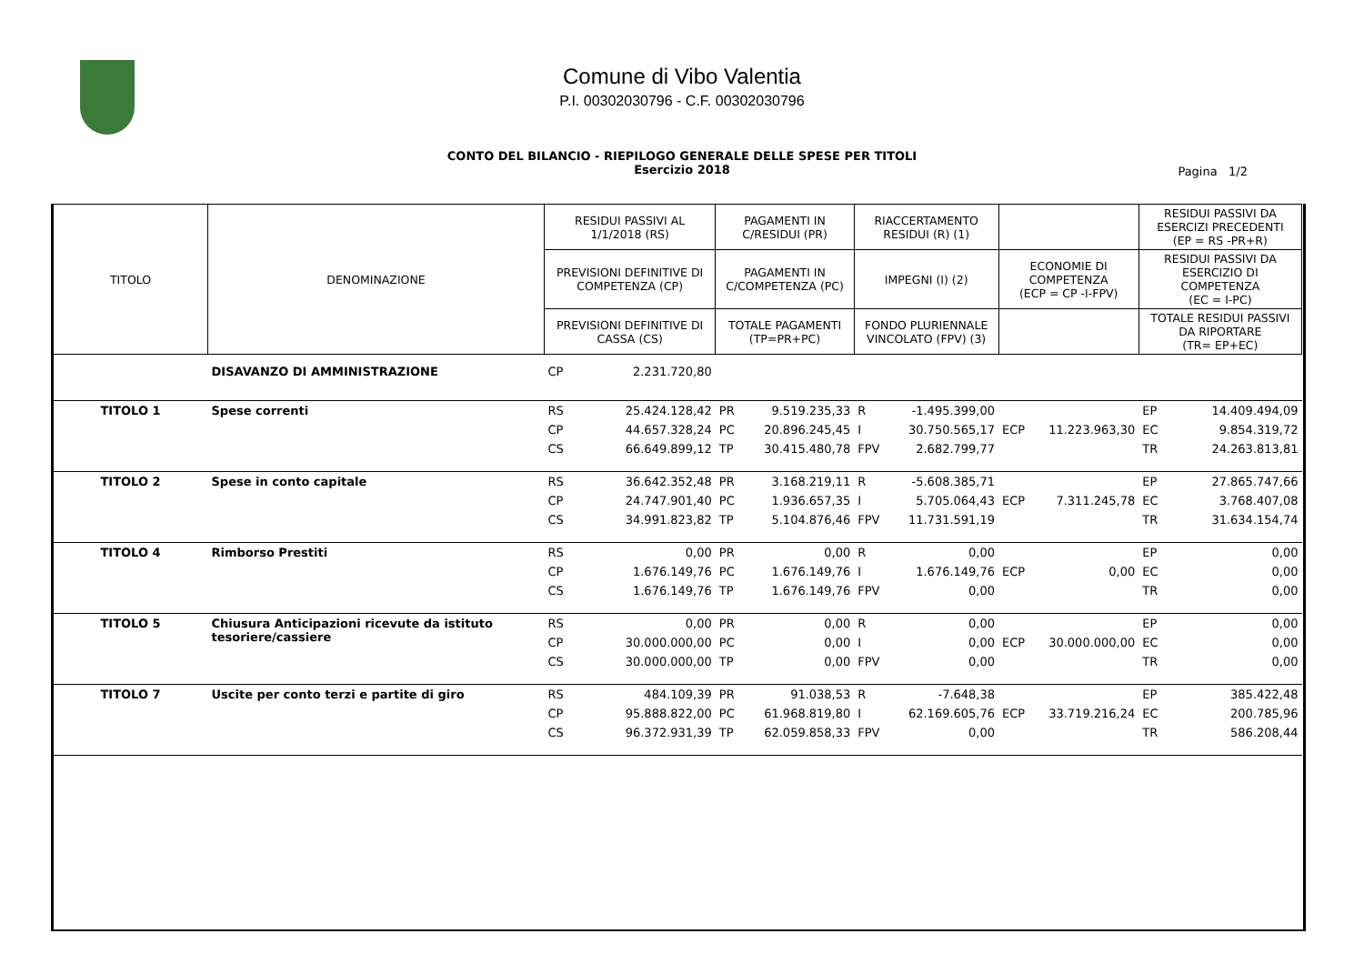Comune di Vibo Valentia
P.I. 00302030796 - C.F. 00302030796
CONTO DEL BILANCIO - RIEPILOGO GENERALE DELLE SPESE PER TITOLI
Esercizio 2018
Pagina 1/2
| TITOLO | DENOMINAZIONE | RESIDUI PASSIVI AL 1/1/2018 (RS) | | PAGAMENTI IN C/RESIDUI (PR) | | RIACCERTAMENTO RESIDUI (R) (1) | | | | RESIDUI PASSIVI DA ESERCIZI PRECEDENTI (EP = RS -PR+R) | |
| --- | --- | --- | --- | --- | --- | --- | --- | --- | --- | --- | --- |
| | | PREVISIONI DEFINITIVE DI COMPETENZA (CP) | | PAGAMENTI IN C/COMPETENZA (PC) | | IMPEGNI (I) (2) | | ECONOMIE DI COMPETENZA (ECP = CP -I-FPV) | | RESIDUI PASSIVI DA ESERCIZIO DI COMPETENZA (EC = I-PC) | |
| | | PREVISIONI DEFINITIVE DI CASSA (CS) | | TOTALE PAGAMENTI (TP=PR+PC) | | FONDO PLURIENNALE VINCOLATO (FPV) (3) | | | | TOTALE RESIDUI PASSIVI DA RIPORTARE (TR= EP+EC) | |
| | DISAVANZO DI AMMINISTRAZIONE | CP | 2.231.720,80 | | | | | | | | |
| TITOLO 1 | Spese correnti | RS | 25.424.128,42 | PR | 9.519.235,33 | R | -1.495.399,00 | | | EP | 14.409.494,09 |
| | | CP | 44.657.328,24 | PC | 20.896.245,45 | I | 30.750.565,17 | ECP | 11.223.963,30 | EC | 9.854.319,72 |
| | | CS | 66.649.899,12 | TP | 30.415.480,78 | FPV | 2.682.799,77 | | | TR | 24.263.813,81 |
| TITOLO 2 | Spese in conto capitale | RS | 36.642.352,48 | PR | 3.168.219,11 | R | -5.608.385,71 | | | EP | 27.865.747,66 |
| | | CP | 24.747.901,40 | PC | 1.936.657,35 | I | 5.705.064,43 | ECP | 7.311.245,78 | EC | 3.768.407,08 |
| | | CS | 34.991.823,82 | TP | 5.104.876,46 | FPV | 11.731.591,19 | | | TR | 31.634.154,74 |
| TITOLO 4 | Rimborso Prestiti | RS | 0,00 | PR | 0,00 | R | 0,00 | | | EP | 0,00 |
| | | CP | 1.676.149,76 | PC | 1.676.149,76 | I | 1.676.149,76 | ECP | 0,00 | EC | 0,00 |
| | | CS | 1.676.149,76 | TP | 1.676.149,76 | FPV | 0,00 | | | TR | 0,00 |
| TITOLO 5 | Chiusura Anticipazioni ricevute da istituto tesoriere/cassiere | RS | 0,00 | PR | 0,00 | R | 0,00 | | | EP | 0,00 |
| | | CP | 30.000.000,00 | PC | 0,00 | I | 0,00 | ECP | 30.000.000,00 | EC | 0,00 |
| | | CS | 30.000.000,00 | TP | 0,00 | FPV | 0,00 | | | TR | 0,00 |
| TITOLO 7 | Uscite per conto terzi e partite di giro | RS | 484.109,39 | PR | 91.038,53 | R | -7.648,38 | | | EP | 385.422,48 |
| | | CP | 95.888.822,00 | PC | 61.968.819,80 | I | 62.169.605,76 | ECP | 33.719.216,24 | EC | 200.785,96 |
| | | CS | 96.372.931,39 | TP | 62.059.858,33 | FPV | 0,00 | | | TR | 586.208,44 |